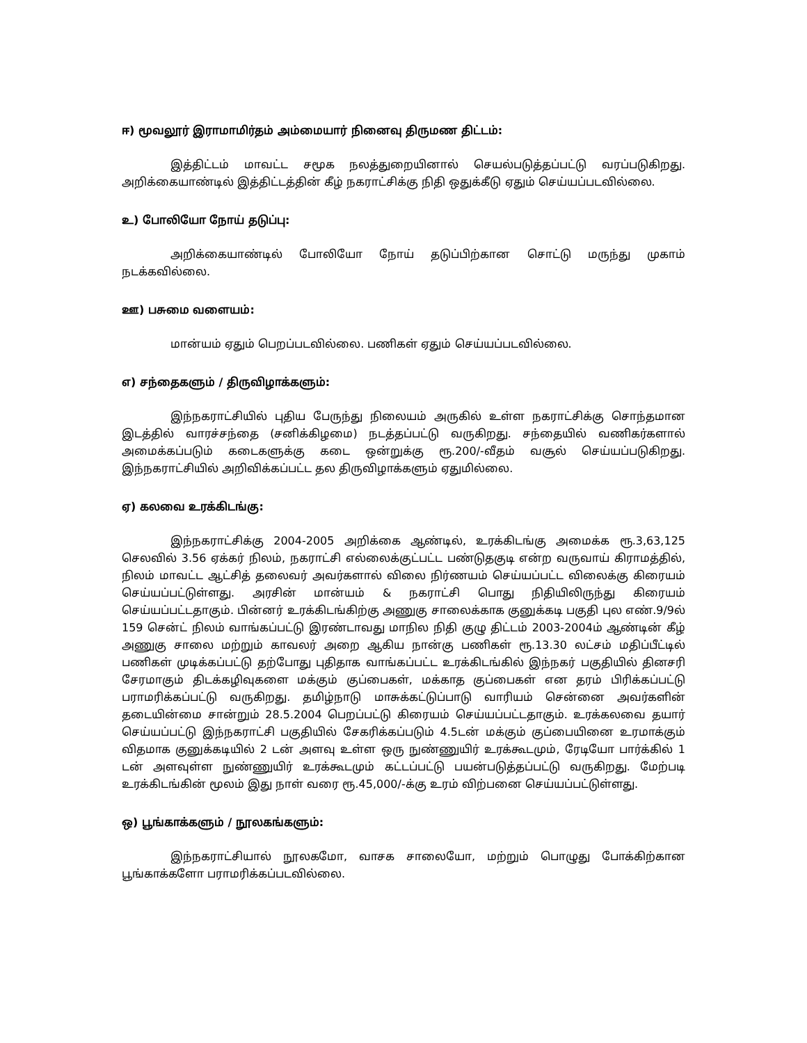ஈ) மூவலூர் இராமாமிர்தம் அம்மையார் நினைவு திருமண திட்டம்:
இத்திட்டம் மாவட்ட சமூக நலத்துறையினால் செயல்படுத்தப்பட்டு வரப்படுகிறது. அறிக்கையாண்டில் இத்திட்டத்தின் கீழ் நகராட்சிக்கு நிதி ஒதுக்கீடு ஏதும் செய்யப்படவில்லை.
உ) போலியோ நோய் தடுப்பு:
அறிக்கையாண்டில் போலியோ நோய் தடுப்பிற்கான சொட்டு மருந்து முகாம் நடக்கவில்லை.
ஊ) பசுமை வளையம்:
மான்யம் ஏதும் பெறப்படவில்லை. பணிகள் ஏதும் செய்யப்படவில்லை.
எ) சந்தைகளும் / திருவிழாக்களும்:
இந்நகராட்சியில் புதிய பேருந்து நிலையம் அருகில் உள்ள நகராட்சிக்கு சொந்தமான இடத்தில் வாரச்சந்தை (சனிக்கிழமை) நடத்தப்பட்டு வருகிறது. சந்தையில் வணிகர்களால் அமைக்கப்படும் கடைகளுக்கு கடை ஒன்றுக்கு ரூ.200/-வீதம் வசூல் செய்யப்படுகிறது. இந்நகராட்சியில் அறிவிக்கப்பட்ட தல திருவிழாக்களும் ஏதுமில்லை.
ஏ) கலவை உரக்கிடங்கு:
இந்நகராட்சிக்கு 2004-2005 அறிக்கை ஆண்டில், உரக்கிடங்கு அமைக்க ரூ.3,63,125 செலவில் 3.56 ஏக்கர் நிலம், நகராட்சி எல்லைக்குட்பட்ட பண்டுதகுடி என்ற வருவாய் கிராமத்தில், நிலம் மாவட்ட ஆட்சித் தலைவர் அவர்களால் விலை நிர்ணயம் செய்யப்பட்ட விலைக்கு கிரையம் செய்யப்பட்டுள்ளது. அரசின் மான்யம் & நகராட்சி பொது நிதியிலிருந்து கிரையம் செய்யப்பட்டதாகும். பின்னர் உரக்கிடங்கிற்கு அணுகு சாலைக்காக குனுக்கடி பகுதி புல எண்.9/9ல் 159 சென்ட் நிலம் வாங்கப்பட்டு இரண்டாவது மாநில நிதி குழு திட்டம் 2003-2004ம் ஆண்டின் கீழ் அணுகு சாலை மற்றும் காவலர் அறை ஆகிய நான்கு பணிகள் ரூ.13.30 லட்சம் மதிப்பீட்டில் பணிகள் முடிக்கப்பட்டு தற்போது புதிதாக வாங்கப்பட்ட உரக்கிடங்கில் இந்நகர் பகுதியில் தினசரி சேரமாகும் திடக்கழிவுகளை மக்கும் குப்பைகள், மக்காத குப்பைகள் என தரம் பிரிக்கப்பட்டு பராமரிக்கப்பட்டு வருகிறது. தமிழ்நாடு மாசுக்கட்டுப்பாடு வாரியம் சென்னை அவர்களின் தடையின்மை சான்றும் 28.5.2004 பெறப்பட்டு கிரையம் செய்யப்பட்டதாகும். உரக்கலவை தயார் செய்யப்பட்டு இந்நகராட்சி பகுதியில் சேகரிக்கப்படும் 4.5டன் மக்கும் குப்பையினை உரமாக்கும் விதமாக குனுக்கடியில் 2 டன் அளவு உள்ள ஒரு நுண்ணுயிர் உரக்கூடமும், ரேடியோ பார்க்கில் 1 டன் அளவுள்ள நுண்ணுயிர் உரக்கூடமும் கட்டப்பட்டு பயன்படுத்தப்பட்டு வருகிறது. மேற்படி உரக்கிடங்கின் மூலம் இது நாள் வரை ரூ.45,000/-க்கு உரம் விற்பனை செய்யப்பட்டுள்ளது.
ஒ) பூங்காக்களும் / நூலகங்களும்:
இந்நகராட்சியால் நூலகமோ, வாசக சாலையோ, மற்றும் பொழுது போக்கிற்கான பூங்காக்களோ பராமரிக்கப்படவில்லை.